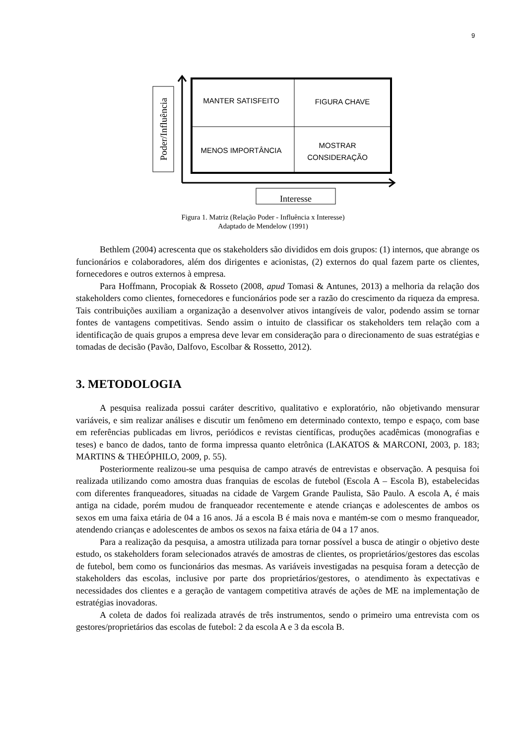9
Poder/Influência
MANTER SATISFEITO
FIGURA CHAVE
MENOS IMPORTÂNCIA
MOSTRAR
CONSIDERAÇÃO
Interesse
Figura 1. Matriz (Relação Poder - Influência x Interesse)
Adaptado de Mendelow (1991)
Bethlem (2004) acrescenta que os stakeholders são divididos em dois grupos: (1) internos, que abrange os funcionários e colaboradores, além dos dirigentes e acionistas, (2) externos do qual fazem parte os clientes, fornecedores e outros externos à empresa.
Para Hoffmann, Procopiak & Rosseto (2008, apud Tomasi & Antunes, 2013) a melhoria da relação dos stakeholders como clientes, fornecedores e funcionários pode ser a razão do crescimento da riqueza da empresa. Tais contribuições auxiliam a organização a desenvolver ativos intangíveis de valor, podendo assim se tornar fontes de vantagens competitivas. Sendo assim o intuito de classificar os stakeholders tem relação com a identificação de quais grupos a empresa deve levar em consideração para o direcionamento de suas estratégias e tomadas de decisão (Pavão, Dalfovo, Escolbar & Rossetto, 2012).
3. METODOLOGIA
A pesquisa realizada possui caráter descritivo, qualitativo e exploratório, não objetivando mensurar variáveis, e sim realizar análises e discutir um fenômeno em determinado contexto, tempo e espaço, com base em referências publicadas em livros, periódicos e revistas científicas, produções acadêmicas (monografias e teses) e banco de dados, tanto de forma impressa quanto eletrônica (LAKATOS & MARCONI, 2003, p. 183; MARTINS & THEÓPHILO, 2009, p. 55).
Posteriormente realizou-se uma pesquisa de campo através de entrevistas e observação. A pesquisa foi realizada utilizando como amostra duas franquias de escolas de futebol (Escola A – Escola B), estabelecidas com diferentes franqueadores, situadas na cidade de Vargem Grande Paulista, São Paulo. A escola A, é mais antiga na cidade, porém mudou de franqueador recentemente e atende crianças e adolescentes de ambos os sexos em uma faixa etária de 04 a 16 anos. Já a escola B é mais nova e mantém-se com o mesmo franqueador, atendendo crianças e adolescentes de ambos os sexos na faixa etária de 04 a 17 anos.
Para a realização da pesquisa, a amostra utilizada para tornar possível a busca de atingir o objetivo deste estudo, os stakeholders foram selecionados através de amostras de clientes, os proprietários/gestores das escolas de futebol, bem como os funcionários das mesmas. As variáveis investigadas na pesquisa foram a detecção de stakeholders das escolas, inclusive por parte dos proprietários/gestores, o atendimento às expectativas e necessidades dos clientes e a geração de vantagem competitiva através de ações de ME na implementação de estratégias inovadoras.
A coleta de dados foi realizada através de três instrumentos, sendo o primeiro uma entrevista com os gestores/proprietários das escolas de futebol: 2 da escola A e 3 da escola B.